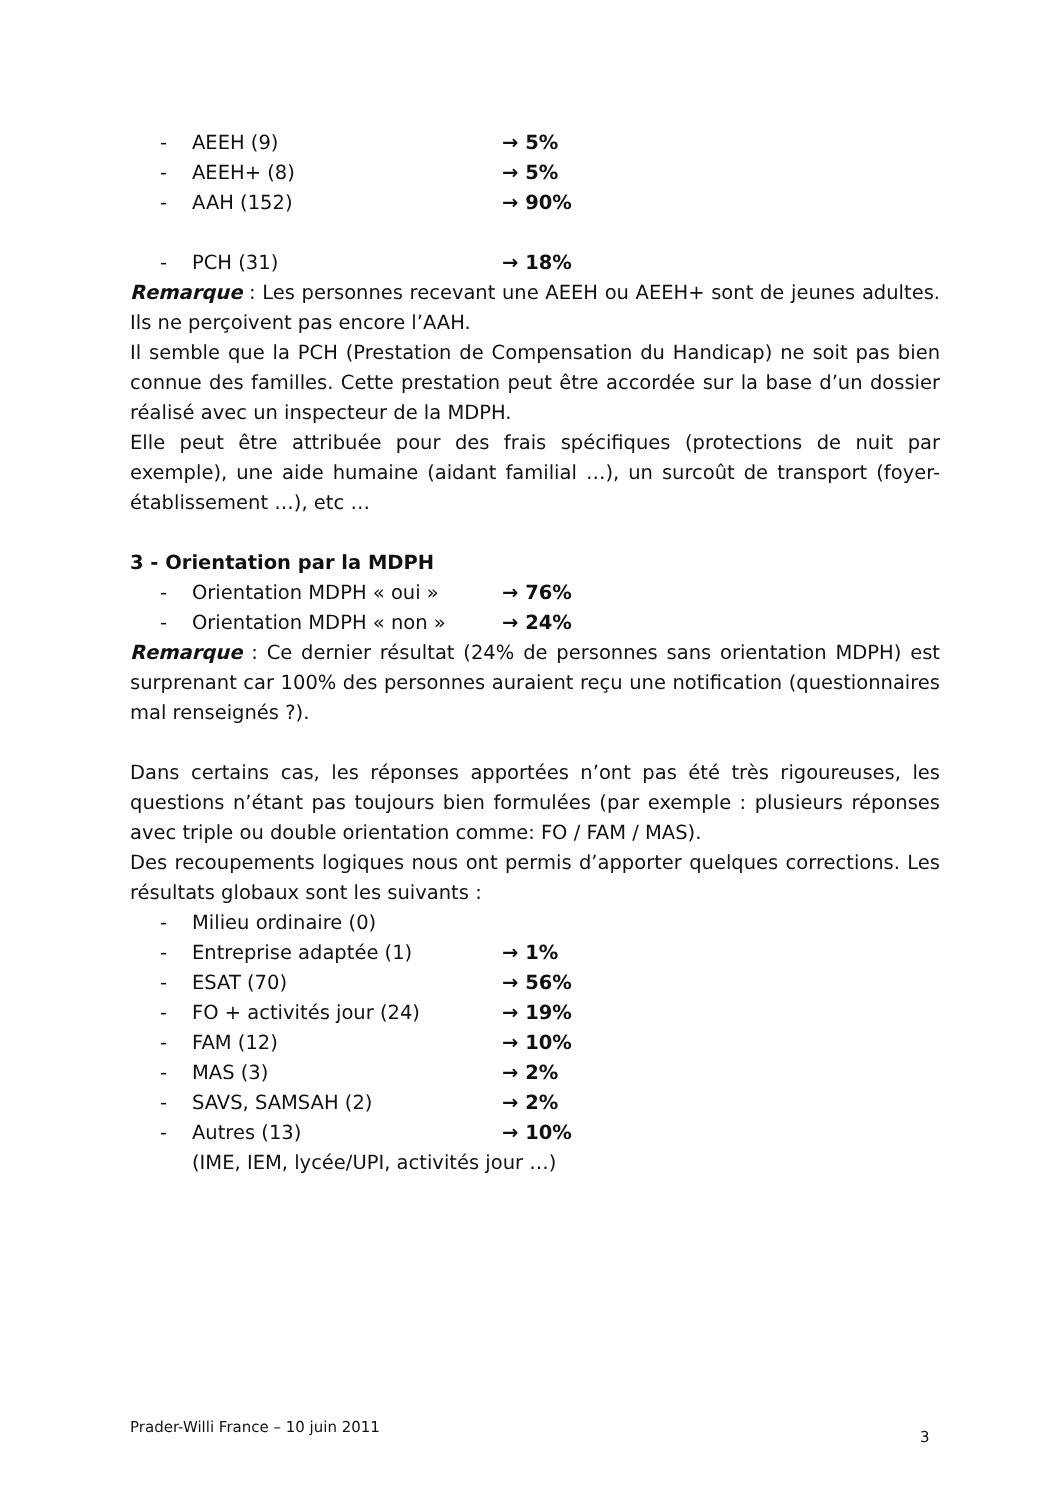- AEEH (9) → 5%
- AEEH+ (8) → 5%
- AAH (152) → 90%
- PCH (31) → 18%
Remarque : Les personnes recevant une AEEH ou AEEH+ sont de jeunes adultes. Ils ne perçoivent pas encore l’AAH.
Il semble que la PCH (Prestation de Compensation du Handicap) ne soit pas bien connue des familles. Cette prestation peut être accordée sur la base d’un dossier réalisé avec un inspecteur de la MDPH.
Elle peut être attribuée pour des frais spécifiques (protections de nuit par exemple), une aide humaine (aidant familial …), un surcoût de transport (foyer-établissement …), etc …
3 - Orientation par la MDPH
- Orientation MDPH « oui » → 76%
- Orientation MDPH « non » → 24%
Remarque : Ce dernier résultat (24% de personnes sans orientation MDPH) est surprenant car 100% des personnes auraient reçu une notification (questionnaires mal renseignés ?).
Dans certains cas, les réponses apportées n’ont pas été très rigoureuses, les questions n’étant pas toujours bien formulées (par exemple : plusieurs réponses avec triple ou double orientation comme: FO / FAM / MAS).
Des recoupements logiques nous ont permis d’apporter quelques corrections. Les résultats globaux sont les suivants :
- Milieu ordinaire (0)
- Entreprise adaptée (1) → 1%
- ESAT (70) → 56%
- FO + activités jour (24) → 19%
- FAM (12) → 10%
- MAS (3) → 2%
- SAVS, SAMSAH (2) → 2%
- Autres (13) → 10%
(IME, IEM, lycée/UPI, activités jour …)
Prader-Willi France – 10 juin 2011
3